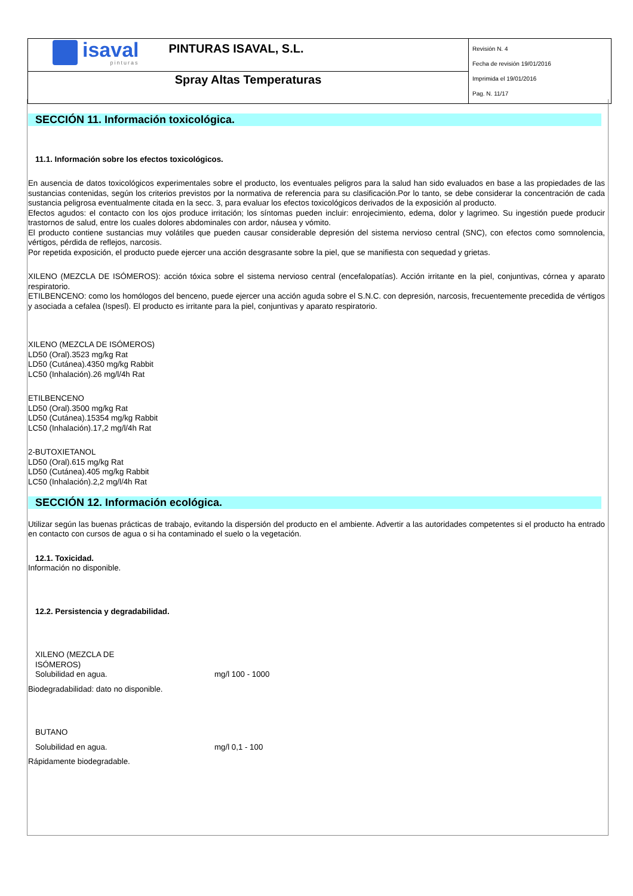| isaval pinturas PINTURAS ISAVAL, S.L. | Revisión N. 4 Fecha de revisión 19/01/2016 Imprimida el 19/01/2016 Pag. N. 11/17 |
| Spray Altas Temperaturas | |
SECCIÓN 11. Información toxicológica.
11.1. Información sobre los efectos toxicológicos.
En ausencia de datos toxicológicos experimentales sobre el producto, los eventuales peligros para la salud han sido evaluados en base a las propiedades de las sustancias contenidas, según los criterios previstos por la normativa de referencia para su clasificación.Por lo tanto, se debe considerar la concentración de cada sustancia peligrosa eventualmente citada en la secc. 3, para evaluar los efectos toxicológicos derivados de la exposición al producto.
Efectos agudos: el contacto con los ojos produce irritación; los síntomas pueden incluir: enrojecimiento, edema, dolor y lagrimeo. Su ingestión puede producir trastornos de salud, entre los cuales dolores abdominales con ardor, náusea y vómito.
El producto contiene sustancias muy volátiles que pueden causar considerable depresión del sistema nervioso central (SNC), con efectos como somnolencia, vértigos, pérdida de reflejos, narcosis.
Por repetida exposición, el producto puede ejercer una acción desgrasante sobre la piel, que se manifiesta con sequedad y grietas.
XILENO (MEZCLA DE ISÓMEROS): acción tóxica sobre el sistema nervioso central (encefalopatías). Acción irritante en la piel, conjuntivas, córnea y aparato respiratorio.
ETILBENCENO: como los homólogos del benceno, puede ejercer una acción aguda sobre el S.N.C. con depresión, narcosis, frecuentemente precedida de vértigos y asociada a cefalea (Ispesl). El producto es irritante para la piel, conjuntivas y aparato respiratorio.
XILENO (MEZCLA DE ISÓMEROS)
LD50 (Oral).3523 mg/kg Rat
LD50 (Cutánea).4350 mg/kg Rabbit
LC50 (Inhalación).26 mg/l/4h Rat
ETILBENCENO
LD50 (Oral).3500 mg/kg Rat
LD50 (Cutánea).15354 mg/kg Rabbit
LC50 (Inhalación).17,2 mg/l/4h Rat
2-BUTOXIETANOL
LD50 (Oral).615 mg/kg Rat
LD50 (Cutánea).405 mg/kg Rabbit
LC50 (Inhalación).2,2 mg/l/4h Rat
SECCIÓN 12. Información ecológica.
Utilizar según las buenas prácticas de trabajo, evitando la dispersión del producto en el ambiente. Advertir a las autoridades competentes si el producto ha entrado en contacto con cursos de agua o si ha contaminado el suelo o la vegetación.
12.1. Toxicidad.
Información no disponible.
12.2. Persistencia y degradabilidad.
XILENO (MEZCLA DE
ISÓMEROS)
Solubilidad en agua. mg/l 100 - 1000
Biodegradabilidad: dato no disponible.
BUTANO
Solubilidad en agua. mg/l 0,1 - 100
Rápidamente biodegradable.